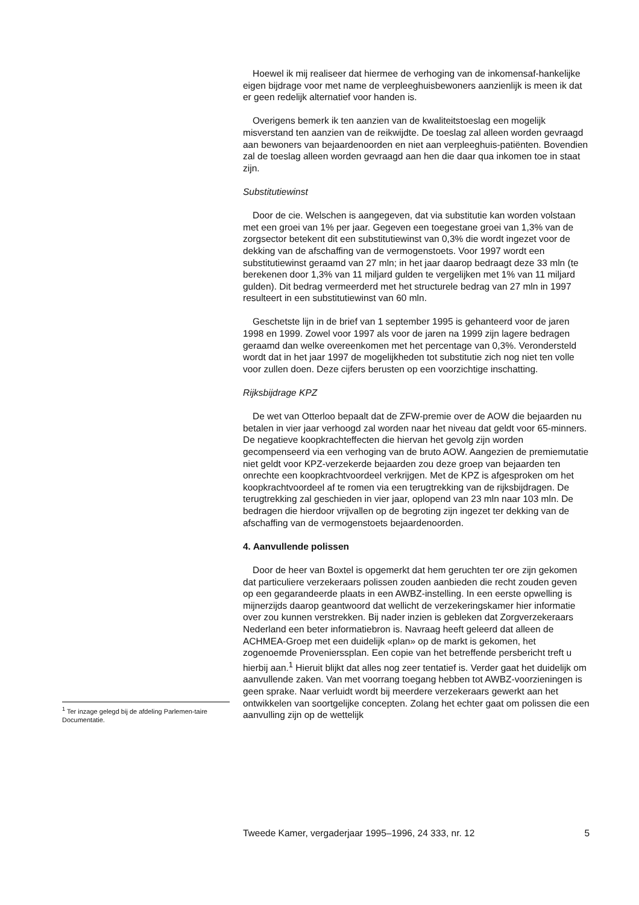Hoewel ik mij realiseer dat hiermee de verhoging van de inkomensaf-hankelijke eigen bijdrage voor met name de verpleeghuisbewoners aanzienlijk is meen ik dat er geen redelijk alternatief voor handen is.
Overigens bemerk ik ten aanzien van de kwaliteitstoeslag een mogelijk misverstand ten aanzien van de reikwijdte. De toeslag zal alleen worden gevraagd aan bewoners van bejaardenoorden en niet aan verpleeghuis-patiënten. Bovendien zal de toeslag alleen worden gevraagd aan hen die daar qua inkomen toe in staat zijn.
Substitutiewinst
Door de cie. Welschen is aangegeven, dat via substitutie kan worden volstaan met een groei van 1% per jaar. Gegeven een toegestane groei van 1,3% van de zorgsector betekent dit een substitutiewinst van 0,3% die wordt ingezet voor de dekking van de afschaffing van de vermogenstoets. Voor 1997 wordt een substitutiewinst geraamd van 27 mln; in het jaar daarop bedraagt deze 33 mln (te berekenen door 1,3% van 11 miljard gulden te vergelijken met 1% van 11 miljard gulden). Dit bedrag vermeerderd met het structurele bedrag van 27 mln in 1997 resulteert in een substitutiewinst van 60 mln.
Geschetste lijn in de brief van 1 september 1995 is gehanteerd voor de jaren 1998 en 1999. Zowel voor 1997 als voor de jaren na 1999 zijn lagere bedragen geraamd dan welke overeenkomen met het percentage van 0,3%. Verondersteld wordt dat in het jaar 1997 de mogelijkheden tot substitutie zich nog niet ten volle voor zullen doen. Deze cijfers berusten op een voorzichtige inschatting.
Rijksbijdrage KPZ
De wet van Otterloo bepaalt dat de ZFW-premie over de AOW die bejaarden nu betalen in vier jaar verhoogd zal worden naar het niveau dat geldt voor 65-minners. De negatieve koopkrachteffecten die hiervan het gevolg zijn worden gecompenseerd via een verhoging van de bruto AOW. Aangezien de premiemutatie niet geldt voor KPZ-verzekerde bejaarden zou deze groep van bejaarden ten onrechte een koopkrachtvoordeel verkrijgen. Met de KPZ is afgesproken om het koopkrachtvoordeel af te romen via een terugtrekking van de rijksbijdragen. De terugtrekking zal geschieden in vier jaar, oplopend van 23 mln naar 103 mln. De bedragen die hierdoor vrijvallen op de begroting zijn ingezet ter dekking van de afschaffing van de vermogenstoets bejaardenoorden.
4. Aanvullende polissen
Door de heer van Boxtel is opgemerkt dat hem geruchten ter ore zijn gekomen dat particuliere verzekeraars polissen zouden aanbieden die recht zouden geven op een gegarandeerde plaats in een AWBZ-instelling. In een eerste opwelling is mijnerzijds daarop geantwoord dat wellicht de verzekeringskamer hier informatie over zou kunnen verstrekken. Bij nader inzien is gebleken dat Zorgverzekeraars Nederland een beter informatiebron is. Navraag heeft geleerd dat alleen de ACHMEA-Groep met een duidelijk «plan» op de markt is gekomen, het zogenoemde Provenierssplan. Een copie van het betreffende persbericht treft u hierbij aan.<sup>1</sup> Hieruit blijkt dat alles nog zeer tentatief is. Verder gaat het duidelijk om aanvullende zaken. Van met voorrang toegang hebben tot AWBZ-voorzieningen is geen sprake. Naar verluidt wordt bij meerdere verzekeraars gewerkt aan het ontwikkelen van soortgelijke concepten. Zolang het echter gaat om polissen die een aanvulling zijn op de wettelijk
<sup>1</sup> Ter inzage gelegd bij de afdeling Parlemen-taire Documentatie.
Tweede Kamer, vergaderjaar 1995–1996, 24 333, nr. 12 5